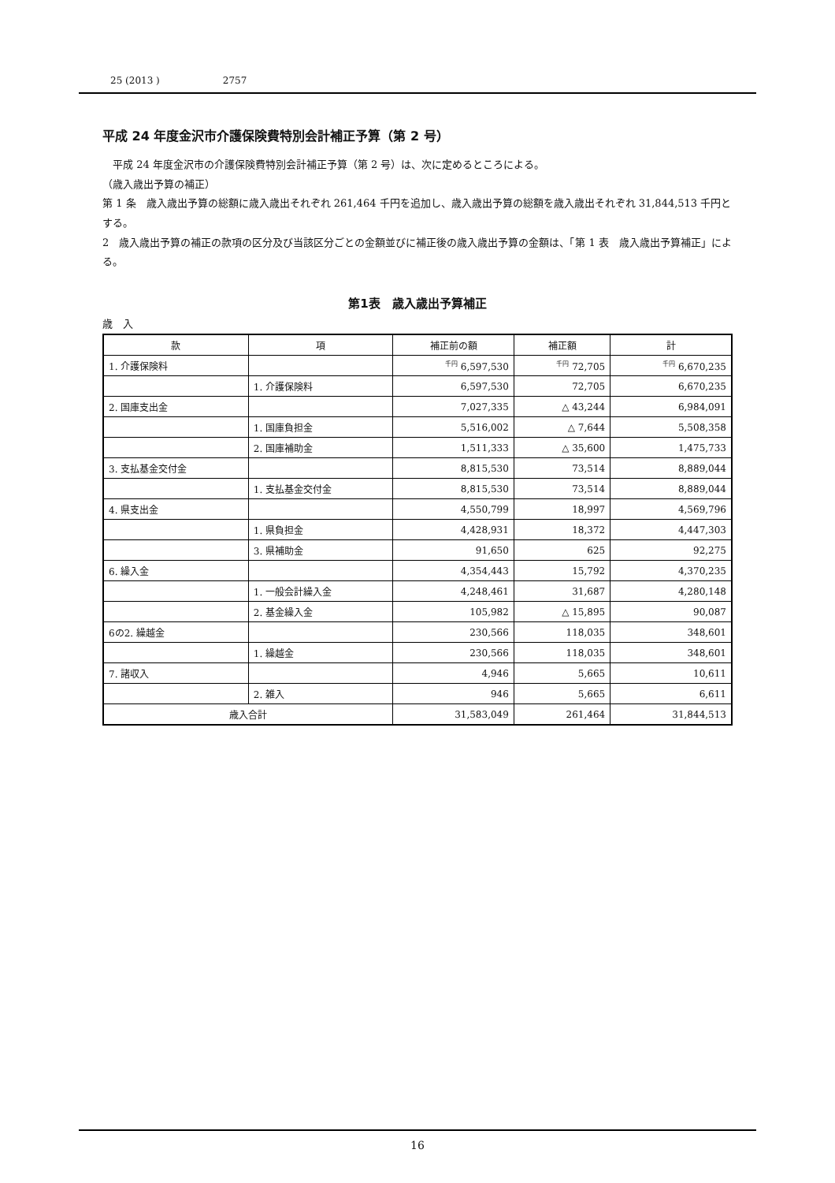25 (2013 ) 2757
平成 24 年度金沢市介護保険費特別会計補正予算（第 2 号）
平成 24 年度金沢市の介護保険費特別会計補正予算（第 2 号）は、次に定めるところによる。
（歳入歳出予算の補正）
第 1 条　歳入歳出予算の総額に歳入歳出それぞれ 261,464 千円を追加し、歳入歳出予算の総額を歳入歳出それぞれ 31,844,513 千円とする。
2　歳入歳出予算の補正の款項の区分及び当該区分ごとの金額並びに補正後の歳入歳出予算の金額は、「第 1 表　歳入歳出予算補正」による。
第1表　歳入歳出予算補正
歳　入
| 款 | 項 | 補正前の額 | 補正額 | 計 |
| --- | --- | --- | --- | --- |
| 1. 介護保険料 | | <sup>千円</sup> 6,597,530 | <sup>千円</sup> 72,705 | <sup>千円</sup> 6,670,235 |
| | 1. 介護保険料 | 6,597,530 | 72,705 | 6,670,235 |
| 2. 国庫支出金 | | 7,027,335 | △ 43,244 | 6,984,091 |
| | 1. 国庫負担金 | 5,516,002 | △ 7,644 | 5,508,358 |
| | 2. 国庫補助金 | 1,511,333 | △ 35,600 | 1,475,733 |
| 3. 支払基金交付金 | | 8,815,530 | 73,514 | 8,889,044 |
| | 1. 支払基金交付金 | 8,815,530 | 73,514 | 8,889,044 |
| 4. 県支出金 | | 4,550,799 | 18,997 | 4,569,796 |
| | 1. 県負担金 | 4,428,931 | 18,372 | 4,447,303 |
| | 3. 県補助金 | 91,650 | 625 | 92,275 |
| 6. 繰入金 | | 4,354,443 | 15,792 | 4,370,235 |
| | 1. 一般会計繰入金 | 4,248,461 | 31,687 | 4,280,148 |
| | 2. 基金繰入金 | 105,982 | △ 15,895 | 90,087 |
| 6の2. 繰越金 | | 230,566 | 118,035 | 348,601 |
| | 1. 繰越金 | 230,566 | 118,035 | 348,601 |
| 7. 諸収入 | | 4,946 | 5,665 | 10,611 |
| | 2. 雑入 | 946 | 5,665 | 6,611 |
| 歳入合計 | | 31,583,049 | 261,464 | 31,844,513 |
16